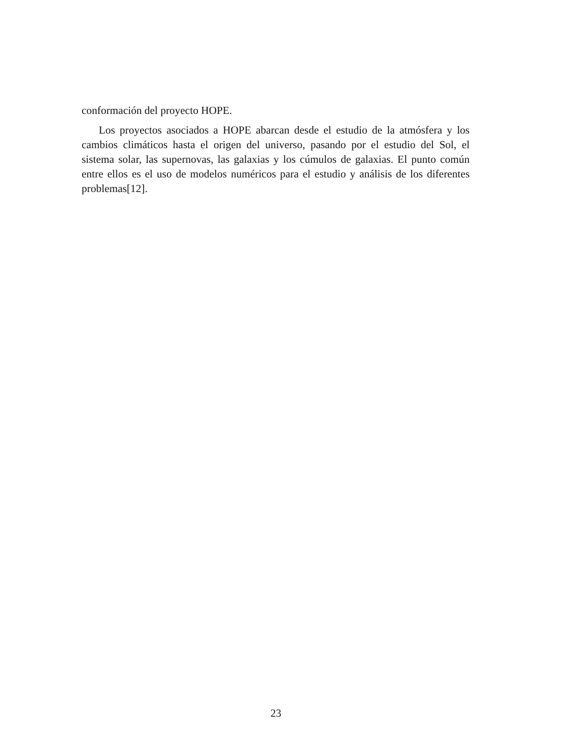conformación del proyecto HOPE.
Los proyectos asociados a HOPE abarcan desde el estudio de la atmósfera y los cambios climáticos hasta el origen del universo, pasando por el estudio del Sol, el sistema solar, las supernovas, las galaxias y los cúmulos de galaxias. El punto común entre ellos es el uso de modelos numéricos para el estudio y análisis de los diferentes problemas[12].
23